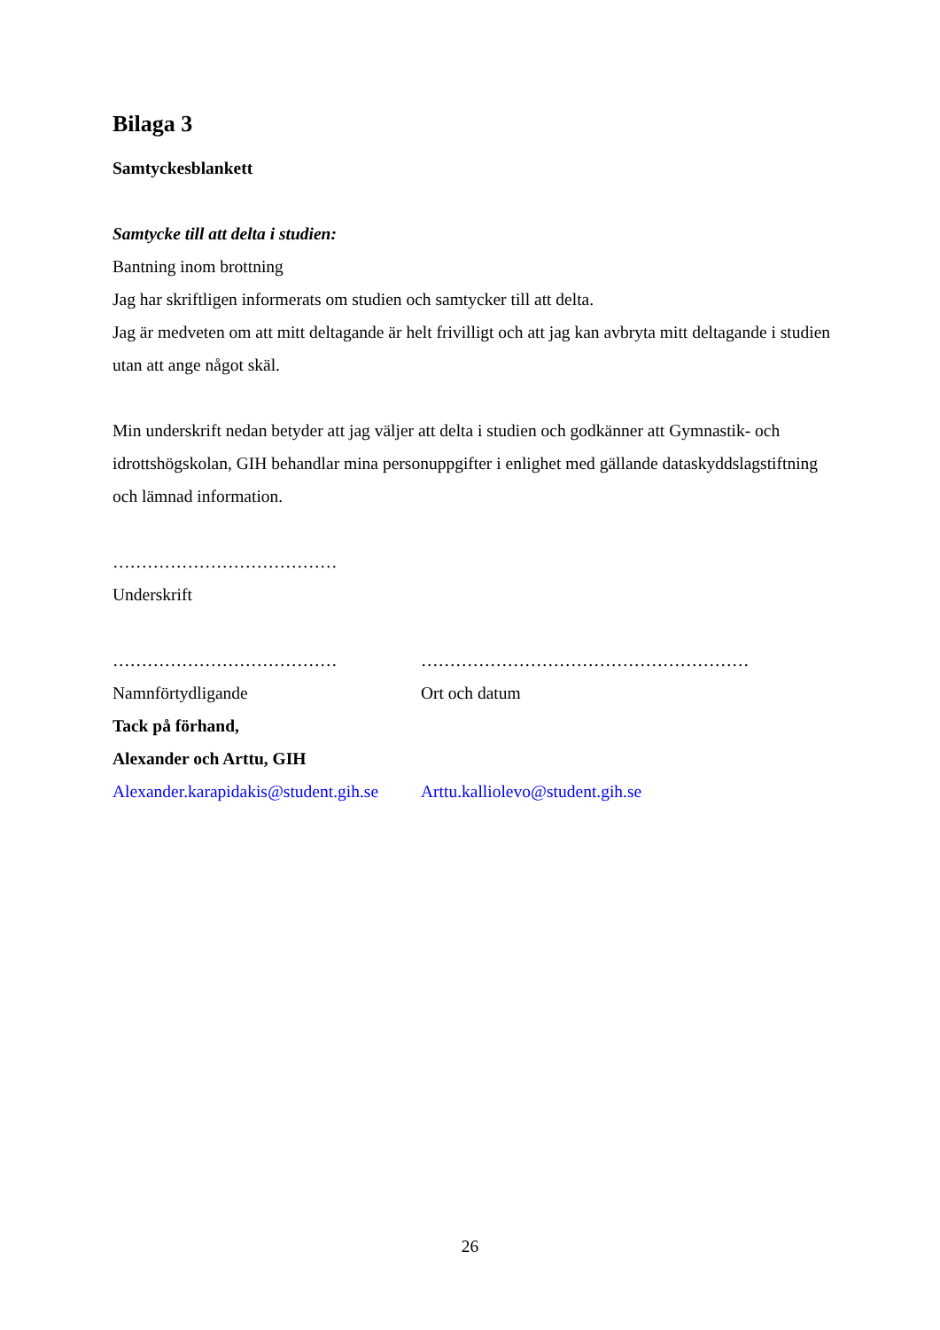Bilaga 3
Samtyckesblankett
Samtycke till att delta i studien:
Bantning inom brottning
Jag har skriftligen informerats om studien och samtycker till att delta.
Jag är medveten om att mitt deltagande är helt frivilligt och att jag kan avbryta mitt deltagande i studien utan att ange något skäl.
Min underskrift nedan betyder att jag väljer att delta i studien och godkänner att Gymnastik- och idrottshögskolan, GIH behandlar mina personuppgifter i enlighet med gällande dataskyddslagstiftning och lämnad information.
…………………………………
Underskrift
………………………………… …………………………………………………
Namnförtydligande Ort och datum
Tack på förhand,
Alexander och Arttu, GIH
Alexander.karapidakis@student.gih.se
Arttu.kalliolevo@student.gih.se
26